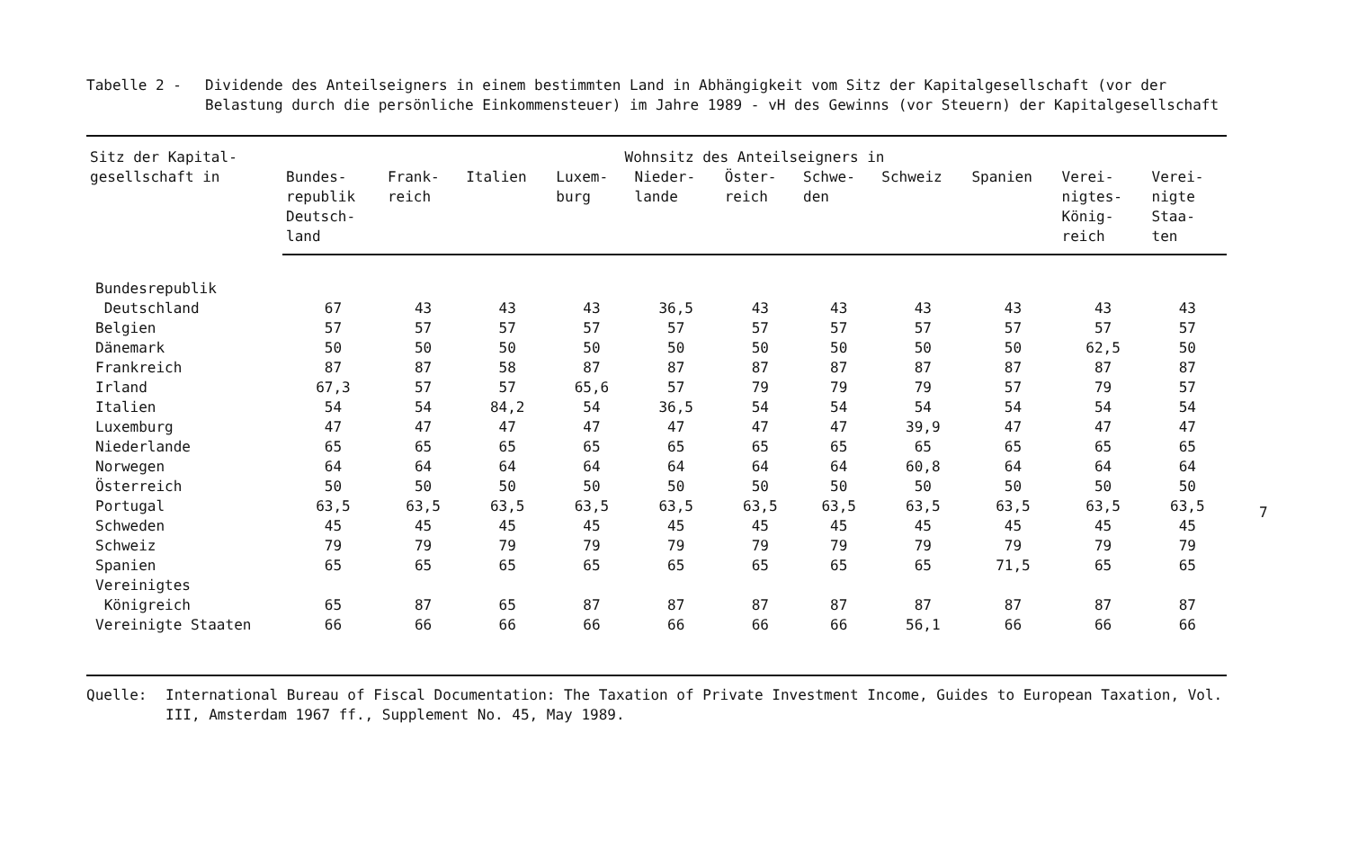Tabelle 2 - Dividende des Anteilseigners in einem bestimmten Land in Abhängigkeit vom Sitz der Kapitalgesellschaft (vor der Belastung durch die persönliche Einkommensteuer) im Jahre 1989 - vH des Gewinns (vor Steuern) der Kapitalgesellschaft
| Sitz der Kapital- gesellschaft in | Wohnsitz des Anteilseigners in | | | | | | | | | | |
| --- | --- | --- | --- | --- | --- | --- | --- | --- | --- | --- | --- |
| | Bundes- republik Deutsch- land | Frank- reich | Italien | Luxem- burg | Nieder- lande | Öster- reich | Schwe- den | Schweiz | Spanien | Verei- nigtes- König- reich | Verei- nigte Staa- ten |
| Bundesrepublik Deutschland | 67 | 43 | 43 | 43 | 36,5 | 43 | 43 | 43 | 43 | 43 | 43 |
| Belgien | 57 | 57 | 57 | 57 | 57 | 57 | 57 | 57 | 57 | 57 | 57 |
| Dänemark | 50 | 50 | 50 | 50 | 50 | 50 | 50 | 50 | 50 | 62,5 | 50 |
| Frankreich | 87 | 87 | 58 | 87 | 87 | 87 | 87 | 87 | 87 | 87 | 87 |
| Irland | 67,3 | 57 | 57 | 65,6 | 57 | 79 | 79 | 79 | 57 | 79 | 57 |
| Italien | 54 | 54 | 84,2 | 54 | 36,5 | 54 | 54 | 54 | 54 | 54 | 54 |
| Luxemburg | 47 | 47 | 47 | 47 | 47 | 47 | 47 | 39,9 | 47 | 47 | 47 |
| Niederlande | 65 | 65 | 65 | 65 | 65 | 65 | 65 | 65 | 65 | 65 | 65 |
| Norwegen | 64 | 64 | 64 | 64 | 64 | 64 | 64 | 60,8 | 64 | 64 | 64 |
| Österreich | 50 | 50 | 50 | 50 | 50 | 50 | 50 | 50 | 50 | 50 | 50 |
| Portugal | 63,5 | 63,5 | 63,5 | 63,5 | 63,5 | 63,5 | 63,5 | 63,5 | 63,5 | 63,5 | 63,5 |
| Schweden | 45 | 45 | 45 | 45 | 45 | 45 | 45 | 45 | 45 | 45 | 45 |
| Schweiz | 79 | 79 | 79 | 79 | 79 | 79 | 79 | 79 | 79 | 79 | 79 |
| Spanien | 65 | 65 | 65 | 65 | 65 | 65 | 65 | 65 | 71,5 | 65 | 65 |
| Vereinigtes Königreich | 65 | 87 | 65 | 87 | 87 | 87 | 87 | 87 | 87 | 87 | 87 |
| Vereinigte Staaten | 66 | 66 | 66 | 66 | 66 | 66 | 66 | 56,1 | 66 | 66 | 66 |
Quelle: International Bureau of Fiscal Documentation: The Taxation of Private Investment Income, Guides to European Taxation, Vol. III, Amsterdam 1967 ff., Supplement No. 45, May 1989.
7